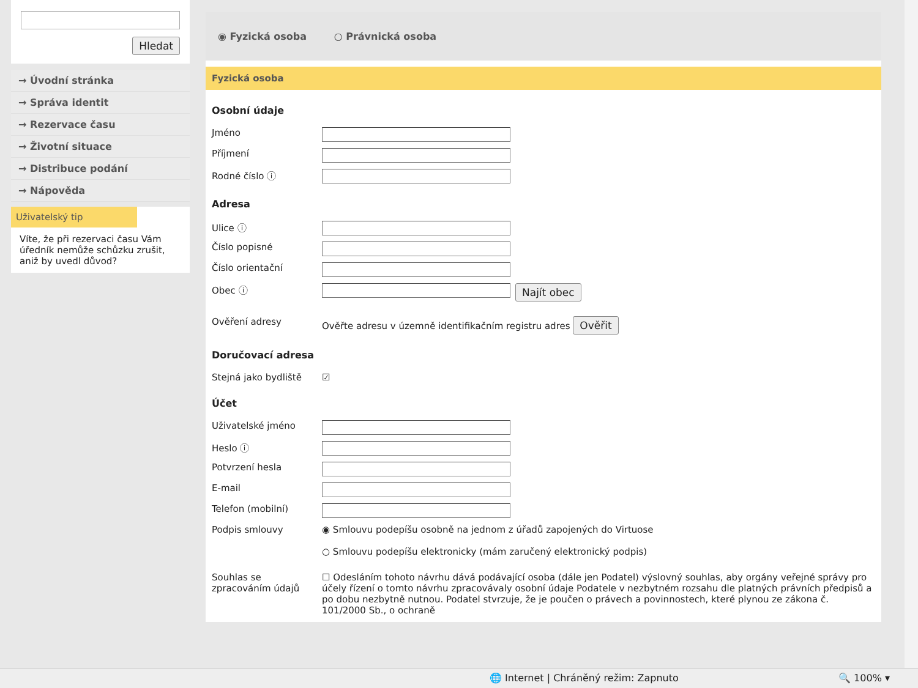Hledat
→ Úvodní stránka
→ Správa identit
→ Rezervace času
→ Životní situace
→ Distribuce podání
→ Nápověda
Uživatelský tip
Víte, že při rezervaci času Vám úředník nemůže schůzku zrušit, aniž by uvedl důvod?
◉ Fyzická osoba ○ Právnická osoba
Fyzická osoba
Osobní údaje
Jméno
Příjmení
Rodné číslo ⓘ
Adresa
Ulice ⓘ
Číslo popisné
Číslo orientační
Obec ⓘ Najít obec
Ověření adresy Ověřte adresu v územně identifikačním registru adres Ověřit
Doručovací adresa
Stejná jako bydliště ☑
Účet
Uživatelské jméno
Heslo ⓘ
Potvrzení hesla
E-mail
Telefon (mobilní)
Podpis smlouvy ◉ Smlouvu podepíšu osobně na jednom z úřadů zapojených do Virtuose
○ Smlouvu podepíšu elektronicky (mám zaručený elektronický podpis)
Souhlas se zpracováním údajů ☐ Odesláním tohoto návrhu dává podávající osoba (dále jen Podatel) výslovný souhlas, aby orgány veřejné správy pro účely řízení o tomto návrhu zpracovávaly osobní údaje Podatele v nezbytném rozsahu dle platných právních předpisů a po dobu nezbytně nutnou. Podatel stvrzuje, že je poučen o právech a povinnostech, které plynou ze zákona č. 101/2000 Sb., o ochraně
🌐 Internet | Chráněný režim: Zapnuto 🔍 100% ▾